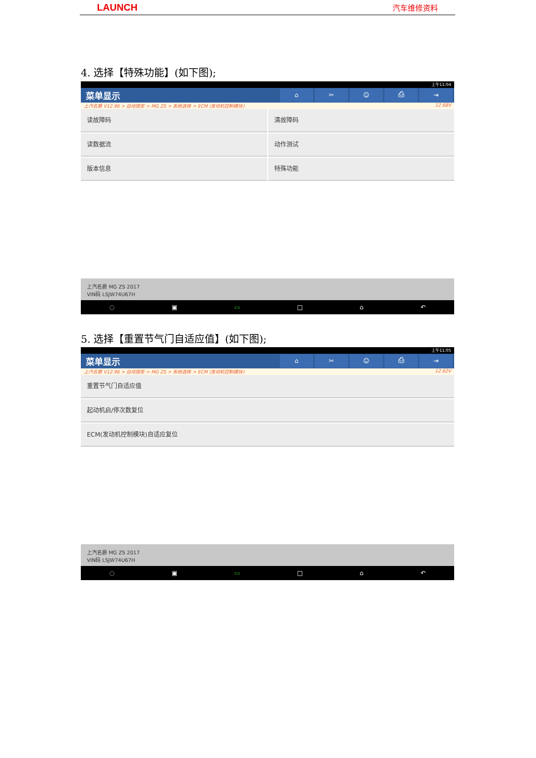LAUNCH 汽车维修资料
4. 选择【特殊功能】(如下图);
上午11:04
菜单显示 ⌂ ✂ ☺ ⎙ ⇥
上汽名爵 V12.96 > 自动搜索 > MG ZS > 系统选择 > ECM (发动机控制模块) 12.68V
读故障码
清故障码
读数据流
动作测试
版本信息
特殊功能
上汽名爵 MG ZS 2017
VIN码 LSJW74U67H
◌ ▣ ▭ □ ⌂ ↶
5. 选择【重置节气门自适应值】(如下图);
上午11:05
菜单显示 ⌂ ✂ ☺ ⎙ ⇥
上汽名爵 V12.96 > 自动搜索 > MG ZS > 系统选择 > ECM (发动机控制模块) 12.62V
重置节气门自适应值
起动机启/停次数复位
ECM(发动机控制模块)自适应复位
上汽名爵 MG ZS 2017
VIN码 LSJW74U67H
◌ ▣ ▭ □ ⌂ ↶